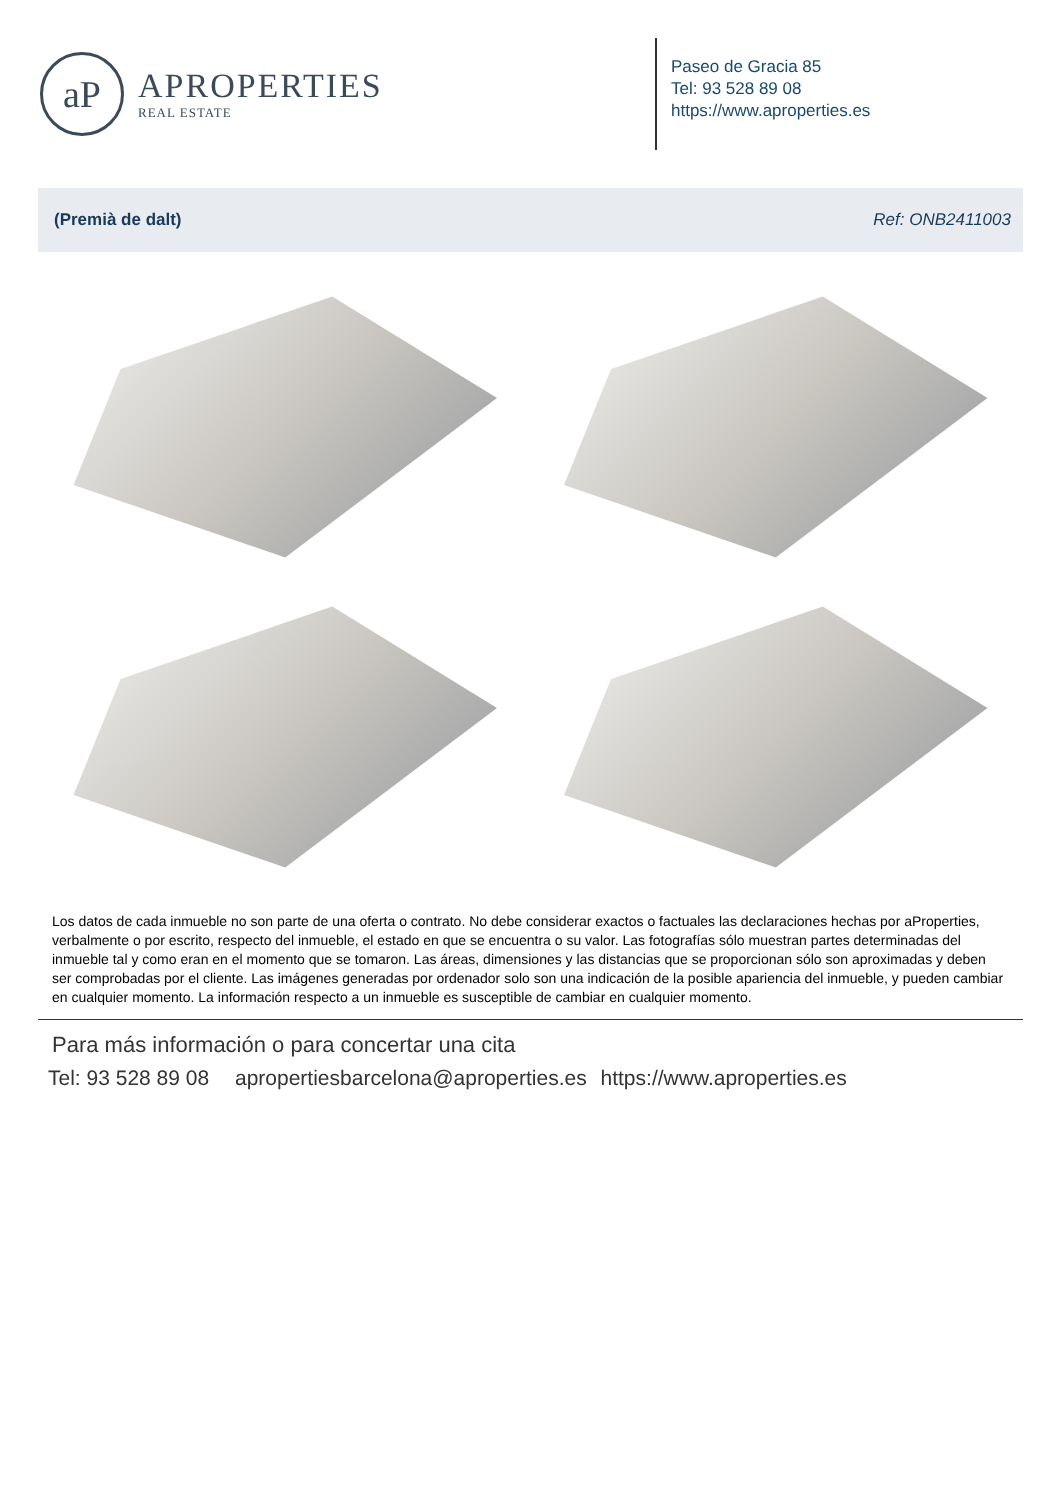aP
APROPERTIES
REAL ESTATE
Paseo de Gracia 85
Tel: 93 528 89 08
https://www.aproperties.es
(Premià de dalt) Ref: ONB2411003
Los datos de cada inmueble no son parte de una oferta o contrato. No debe considerar exactos o factuales las declaraciones hechas por aProperties, verbalmente o por escrito, respecto del inmueble, el estado en que se encuentra o su valor. Las fotografías sólo muestran partes determinadas del inmueble tal y como eran en el momento que se tomaron. Las áreas, dimensiones y las distancias que se proporcionan sólo son aproximadas y deben ser comprobadas por el cliente. Las imágenes generadas por ordenador solo son una indicación de la posible apariencia del inmueble, y pueden cambiar en cualquier momento. La información respecto a un inmueble es susceptible de cambiar en cualquier momento.
Para más información o para concertar una cita
Tel: 93 528 89 08 apropertiesbarcelona@aproperties.es https://www.aproperties.es